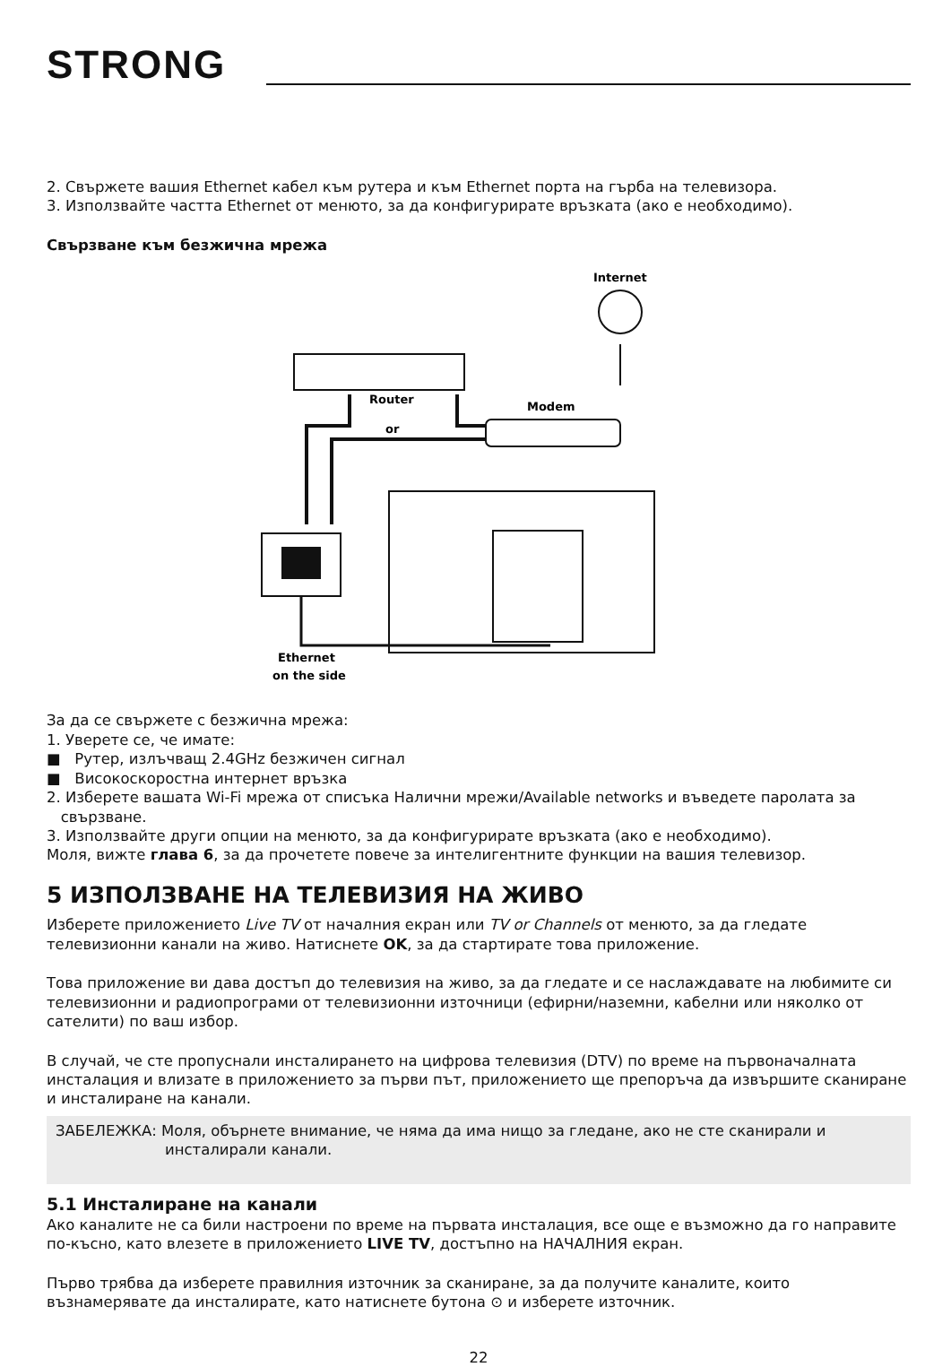STRONG
2. Свържете вашия Ethernet кабел към рутера и към Ethernet порта на гърба на телевизора.
3. Използвайте частта Ethernet от менюто, за да конфигурирате връзката (ако е необходимо).
Свързване към безжична мрежа
Internet
Router
or
Modem
Ethernet
on the side
За да се свържете с безжична мрежа:
1. Уверете се, че имате:
■ Рутер, излъчващ 2.4GHz безжичен сигнал
■ Високоскоростна интернет връзка
2. Изберете вашата Wi-Fi мрежа от списъка Налични мрежи/Available networks и въведете паролата за
свързване.
3. Използвайте други опции на менюто, за да конфигурирате връзката (ако е необходимо).
Моля, вижте глава 6, за да прочетете повече за интелигентните функции на вашия телевизор.
5 ИЗПОЛЗВАНЕ НА ТЕЛЕВИЗИЯ НА ЖИВО
Изберете приложението Live TV от началния екран или TV or Channels от менюто, за да гледате телевизионни канали на живо. Натиснете OK, за да стартирате това приложение.
Това приложение ви дава достъп до телевизия на живо, за да гледате и се наслаждавате на любимите си телевизионни и радиопрограми от телевизионни източници (ефирни/наземни, кабелни или няколко от сателити) по ваш избор.
В случай, че сте пропуснали инсталирането на цифрова телевизия (DTV) по време на първоначалната инсталация и влизате в приложението за първи път, приложението ще препоръча да извършите сканиране и инсталиране на канали.
ЗАБЕЛЕЖКА: Моля, обърнете внимание, че няма да има нищо за гледане, ако не сте сканирали и
инсталирали канали.
5.1 Инсталиране на канали
Ако каналите не са били настроени по време на първата инсталация, все още е възможно да го направите по-късно, като влезете в приложението LIVE TV, достъпно на НАЧАЛНИЯ екран.
Първо трябва да изберете правилния източник за сканиране, за да получите каналите, които възнамерявате да инсталирате, като натиснете бутона ⊙ и изберете източник.
22